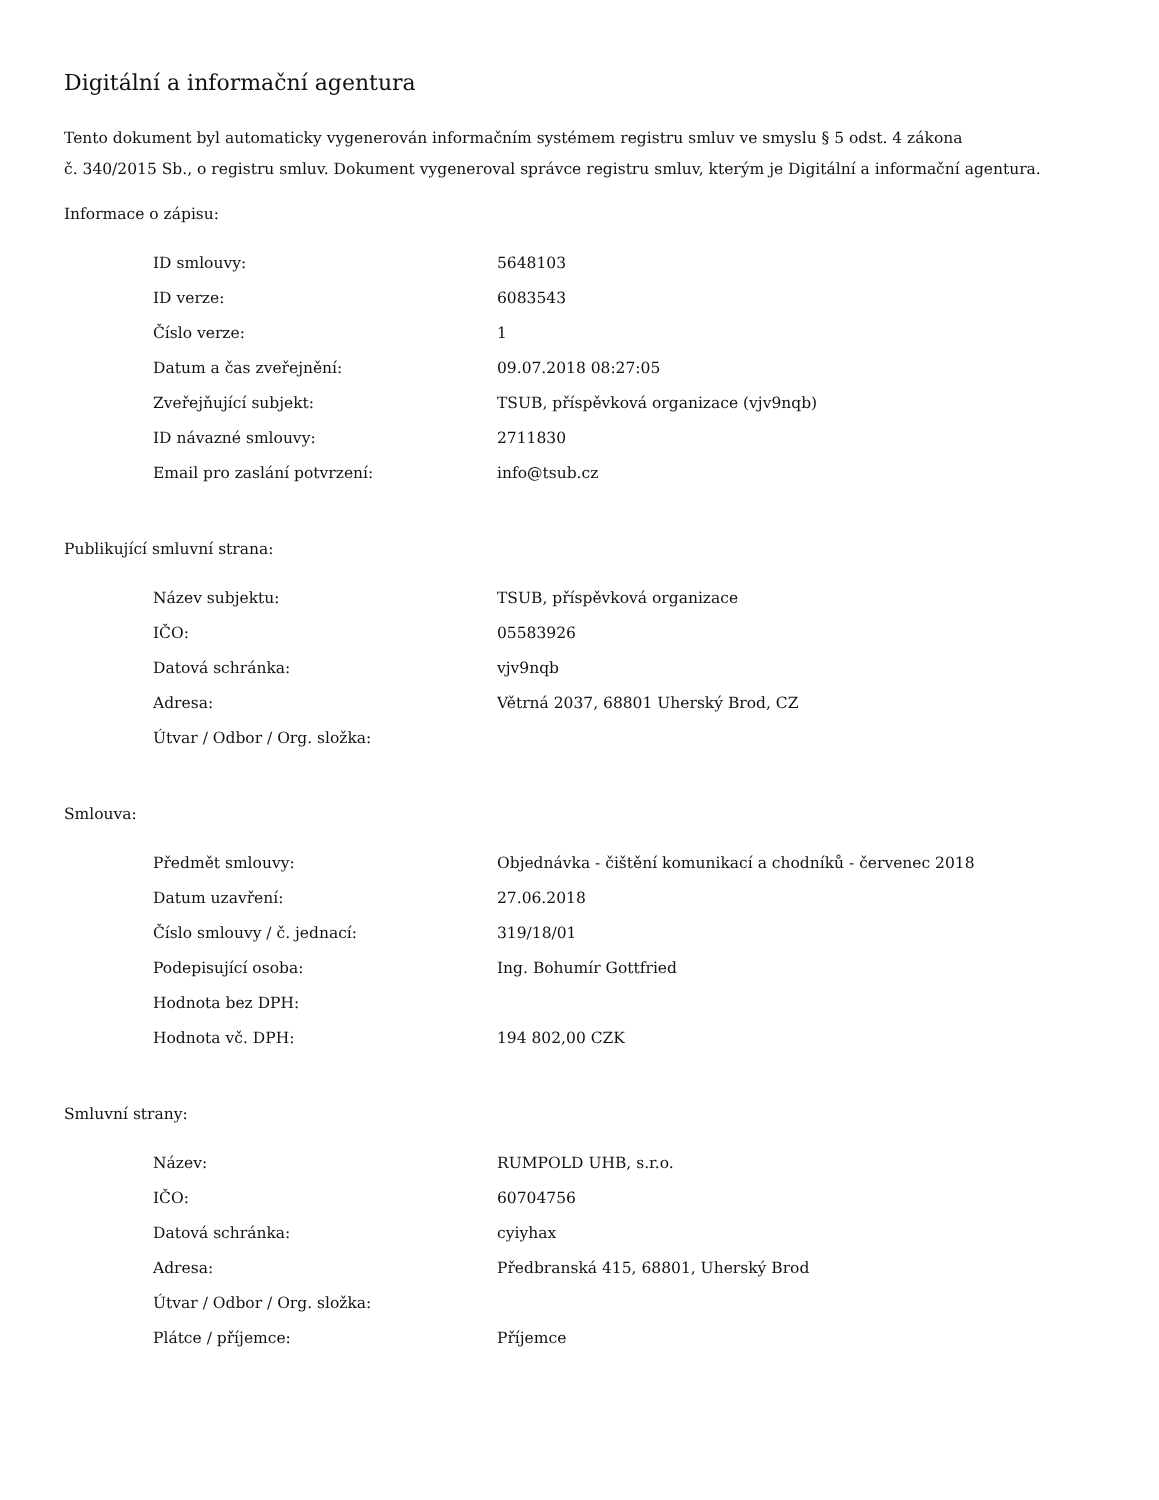Digitální a informační agentura
Tento dokument byl automaticky vygenerován informačním systémem registru smluv ve smyslu § 5 odst. 4 zákona
č. 340/2015 Sb., o registru smluv. Dokument vygeneroval správce registru smluv, kterým je Digitální a informační agentura.
Informace o zápisu:
| ID smlouvy: | 5648103 |
| ID verze: | 6083543 |
| Číslo verze: | 1 |
| Datum a čas zveřejnění: | 09.07.2018 08:27:05 |
| Zveřejňující subjekt: | TSUB, příspěvková organizace (vjv9nqb) |
| ID návazné smlouvy: | 2711830 |
| Email pro zaslání potvrzení: | info@tsub.cz |
Publikující smluvní strana:
| Název subjektu: | TSUB, příspěvková organizace |
| IČO: | 05583926 |
| Datová schránka: | vjv9nqb |
| Adresa: | Větrná 2037, 68801 Uherský Brod, CZ |
| Útvar / Odbor / Org. složka: | |
Smlouva:
| Předmět smlouvy: | Objednávka - čištění komunikací a chodníků - červenec 2018 |
| Datum uzavření: | 27.06.2018 |
| Číslo smlouvy / č. jednací: | 319/18/01 |
| Podepisující osoba: | Ing. Bohumír Gottfried |
| Hodnota bez DPH: | |
| Hodnota vč. DPH: | 194 802,00 CZK |
Smluvní strany:
| Název: | RUMPOLD UHB, s.r.o. |
| IČO: | 60704756 |
| Datová schránka: | cyiyhax |
| Adresa: | Předbranská 415, 68801, Uherský Brod |
| Útvar / Odbor / Org. složka: | |
| Plátce / příjemce: | Příjemce |